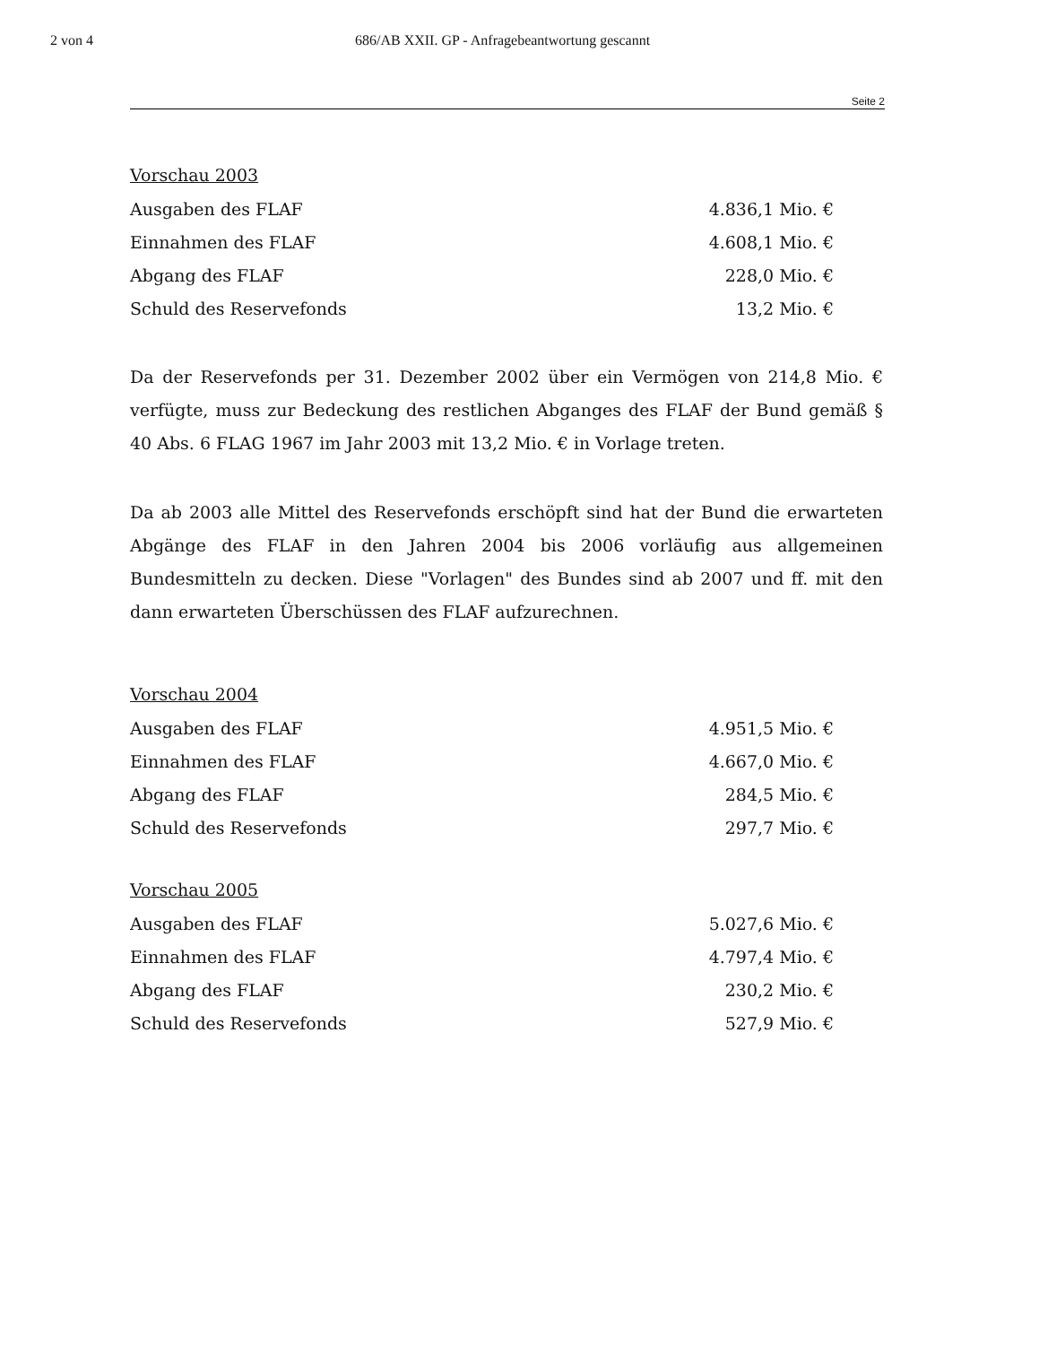2 von 4 686/AB XXII. GP - Anfragebeantwortung gescannt
Seite 2
Vorschau 2003
| Ausgaben des FLAF | 4.836,1 Mio. € |
| Einnahmen des FLAF | 4.608,1 Mio. € |
| Abgang des FLAF | 228,0 Mio. € |
| Schuld des Reservefonds | 13,2 Mio. € |
Da der Reservefonds per 31. Dezember 2002 über ein Vermögen von 214,8 Mio. € verfügte, muss zur Bedeckung des restlichen Abganges des FLAF der Bund gemäß § 40 Abs. 6 FLAG 1967 im Jahr 2003 mit 13,2 Mio. € in Vorlage treten.
Da ab 2003 alle Mittel des Reservefonds erschöpft sind hat der Bund die erwarteten Abgänge des FLAF in den Jahren 2004 bis 2006 vorläufig aus allgemeinen Bundesmitteln zu decken. Diese "Vorlagen" des Bundes sind ab 2007 und ff. mit den dann erwarteten Überschüssen des FLAF aufzurechnen.
Vorschau 2004
| Ausgaben des FLAF | 4.951,5 Mio. € |
| Einnahmen des FLAF | 4.667,0 Mio. € |
| Abgang des FLAF | 284,5 Mio. € |
| Schuld des Reservefonds | 297,7 Mio. € |
Vorschau 2005
| Ausgaben des FLAF | 5.027,6 Mio. € |
| Einnahmen des FLAF | 4.797,4 Mio. € |
| Abgang des FLAF | 230,2 Mio. € |
| Schuld des Reservefonds | 527,9 Mio. € |